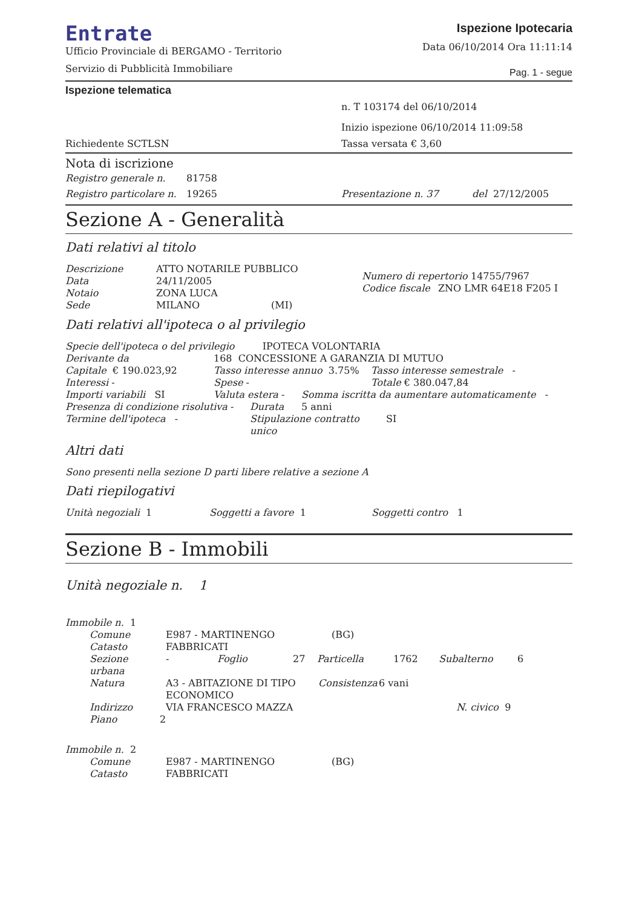Entrate
Ufficio Provinciale di BERGAMO - Territorio
Servizio di Pubblicità Immobiliare
Ispezione Ipotecaria
Data 06/10/2014 Ora 11:11:14
Pag. 1 - segue
Ispezione telematica
n. T 103174 del 06/10/2014
Inizio ispezione 06/10/2014 11:09:58
Richiedente SCTLSN Tassa versata € 3,60
Nota di iscrizione
Registro generale n. 81758
Registro particolare n. 19265 Presentazione n. 37 del 27/12/2005
Sezione A - Generalità
Dati relativi al titolo
Descrizione ATTO NOTARILE PUBBLICO
Data 24/11/2005
Notaio ZONA LUCA
Sede MILANO (MI)
Numero di repertorio 14755/7967
Codice fiscale ZNO LMR 64E18 F205 I
Dati relativi all'ipoteca o al privilegio
Specie dell'ipoteca o del privilegio IPOTECA VOLONTARIA
Derivante da 168 CONCESSIONE A GARANZIA DI MUTUO
Capitale € 190.023,92 Tasso interesse annuo 3.75% Tasso interesse semestrale -
Interessi - Spese - Totale € 380.047,84
Importi variabili SI Valuta estera - Somma iscritta da aumentare automaticamente -
Presenza di condizione risolutiva - Durata 5 anni
Termine dell'ipoteca - Stipulazione contratto unico SI
Altri dati
Sono presenti nella sezione D parti libere relative a sezione A
Dati riepilogativi
Unità negoziali 1 Soggetti a favore 1 Soggetti contro 1
Sezione B - Immobili
Unità negoziale n. 1
Immobile n. 1
Comune E987 - MARTINENGO (BG)
Catasto FABBRICATI
Sezione urbana - Foglio 27 Particella 1762 Subalterno 6
Natura A3 - ABITAZIONE DI TIPO ECONOMICO Consistenza 6 vani
Indirizzo VIA FRANCESCO MAZZA N. civico 9
Piano 2
Immobile n. 2
Comune E987 - MARTINENGO (BG)
Catasto FABBRICATI